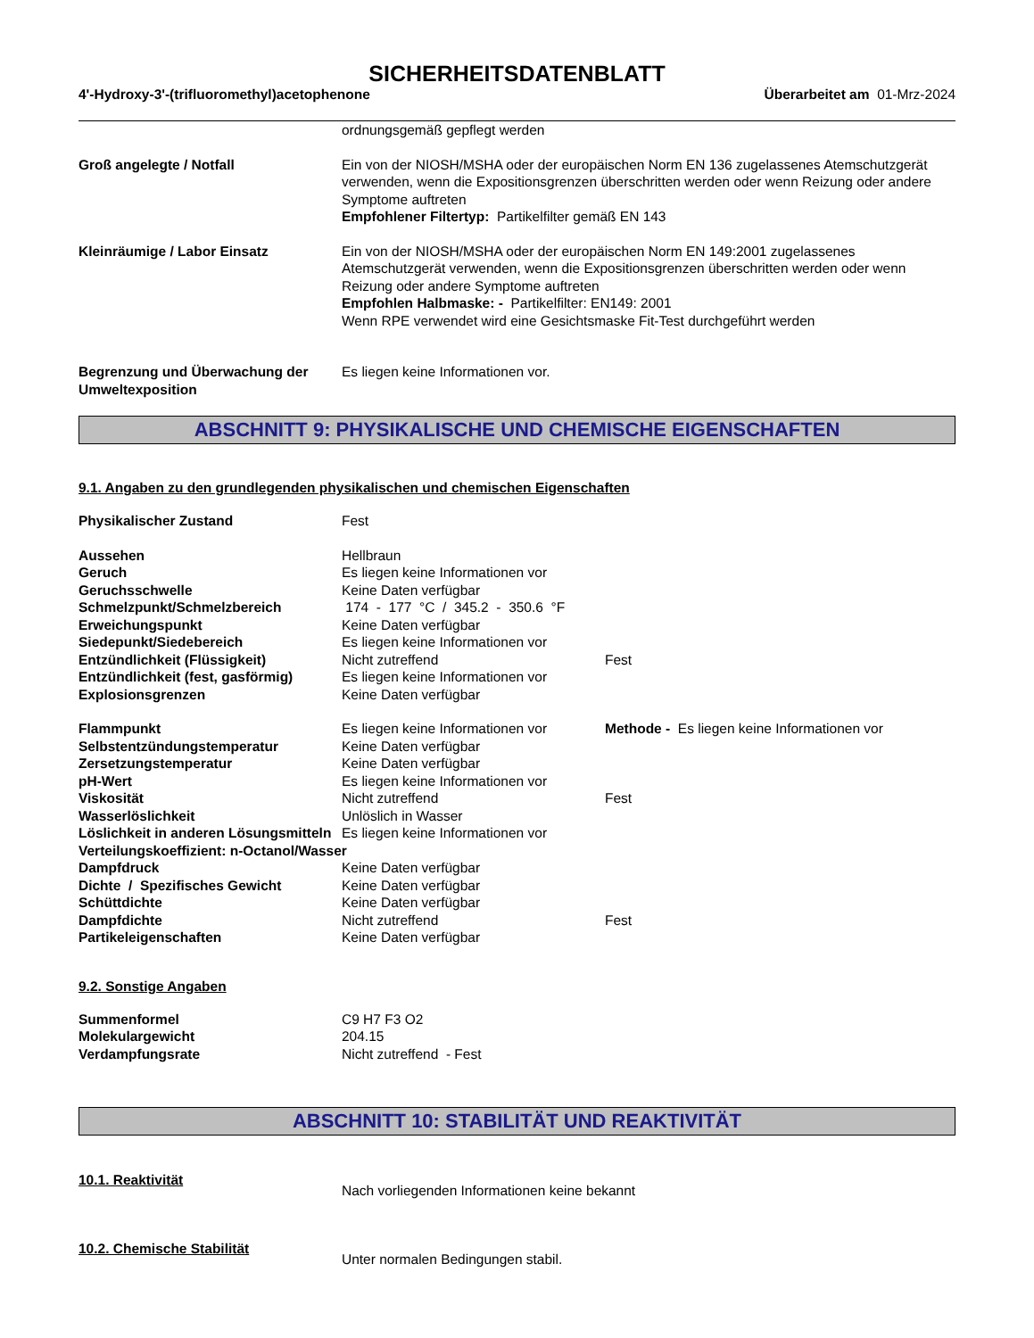SICHERHEITSDATENBLATT
4'-Hydroxy-3'-(trifluoromethyl)acetophenone Überarbeitet am 01-Mrz-2024
| | ordnungsgemäß gepflegt werden |
| Groß angelegte / Notfall | Ein von der NIOSH/MSHA oder der europäischen Norm EN 136 zugelassenes Atemschutzgerät verwenden, wenn die Expositionsgrenzen überschritten werden oder wenn Reizung oder andere Symptome auftreten Empfohlener Filtertyp: Partikelfilter gemäß EN 143 |
| Kleinräumige / Labor Einsatz | Ein von der NIOSH/MSHA oder der europäischen Norm EN 149:2001 zugelassenes Atemschutzgerät verwenden, wenn die Expositionsgrenzen überschritten werden oder wenn Reizung oder andere Symptome auftreten Empfohlen Halbmaske: - Partikelfilter: EN149: 2001 Wenn RPE verwendet wird eine Gesichtsmaske Fit-Test durchgeführt werden |
| Begrenzung und Überwachung der Umweltexposition | Es liegen keine Informationen vor. |
ABSCHNITT 9: PHYSIKALISCHE UND CHEMISCHE EIGENSCHAFTEN
9.1. Angaben zu den grundlegenden physikalischen und chemischen Eigenschaften
| Physikalischer Zustand | Fest | |
| Aussehen | Hellbraun | |
| Geruch | Es liegen keine Informationen vor | |
| Geruchsschwelle | Keine Daten verfügbar | |
| Schmelzpunkt/Schmelzbereich | 174 - 177 °C / 345.2 - 350.6 °F | |
| Erweichungspunkt | Keine Daten verfügbar | |
| Siedepunkt/Siedebereich | Es liegen keine Informationen vor | |
| Entzündlichkeit (Flüssigkeit) | Nicht zutreffend | Fest |
| Entzündlichkeit (fest, gasförmig) | Es liegen keine Informationen vor | |
| Explosionsgrenzen | Keine Daten verfügbar | |
| Flammpunkt | Es liegen keine Informationen vor | Methode - Es liegen keine Informationen vor |
| Selbstentzündungstemperatur | Keine Daten verfügbar | |
| Zersetzungstemperatur | Keine Daten verfügbar | |
| pH-Wert | Es liegen keine Informationen vor | |
| Viskosität | Nicht zutreffend | Fest |
| Wasserlöslichkeit | Unlöslich in Wasser | |
| Löslichkeit in anderen Lösungsmitteln | Es liegen keine Informationen vor | |
| Verteilungskoeffizient: n-Octanol/Wasser | | |
| Dampfdruck | Keine Daten verfügbar | |
| Dichte / Spezifisches Gewicht | Keine Daten verfügbar | |
| Schüttdichte | Keine Daten verfügbar | |
| Dampfdichte | Nicht zutreffend | Fest |
| Partikeleigenschaften | Keine Daten verfügbar | |
9.2. Sonstige Angaben
| Summenformel | C9 H7 F3 O2 |
| Molekulargewicht | 204.15 |
| Verdampfungsrate | Nicht zutreffend - Fest |
ABSCHNITT 10: STABILITÄT UND REAKTIVITÄT
| 10.1. Reaktivität | Nach vorliegenden Informationen keine bekannt |
| 10.2. Chemische Stabilität | Unter normalen Bedingungen stabil. |